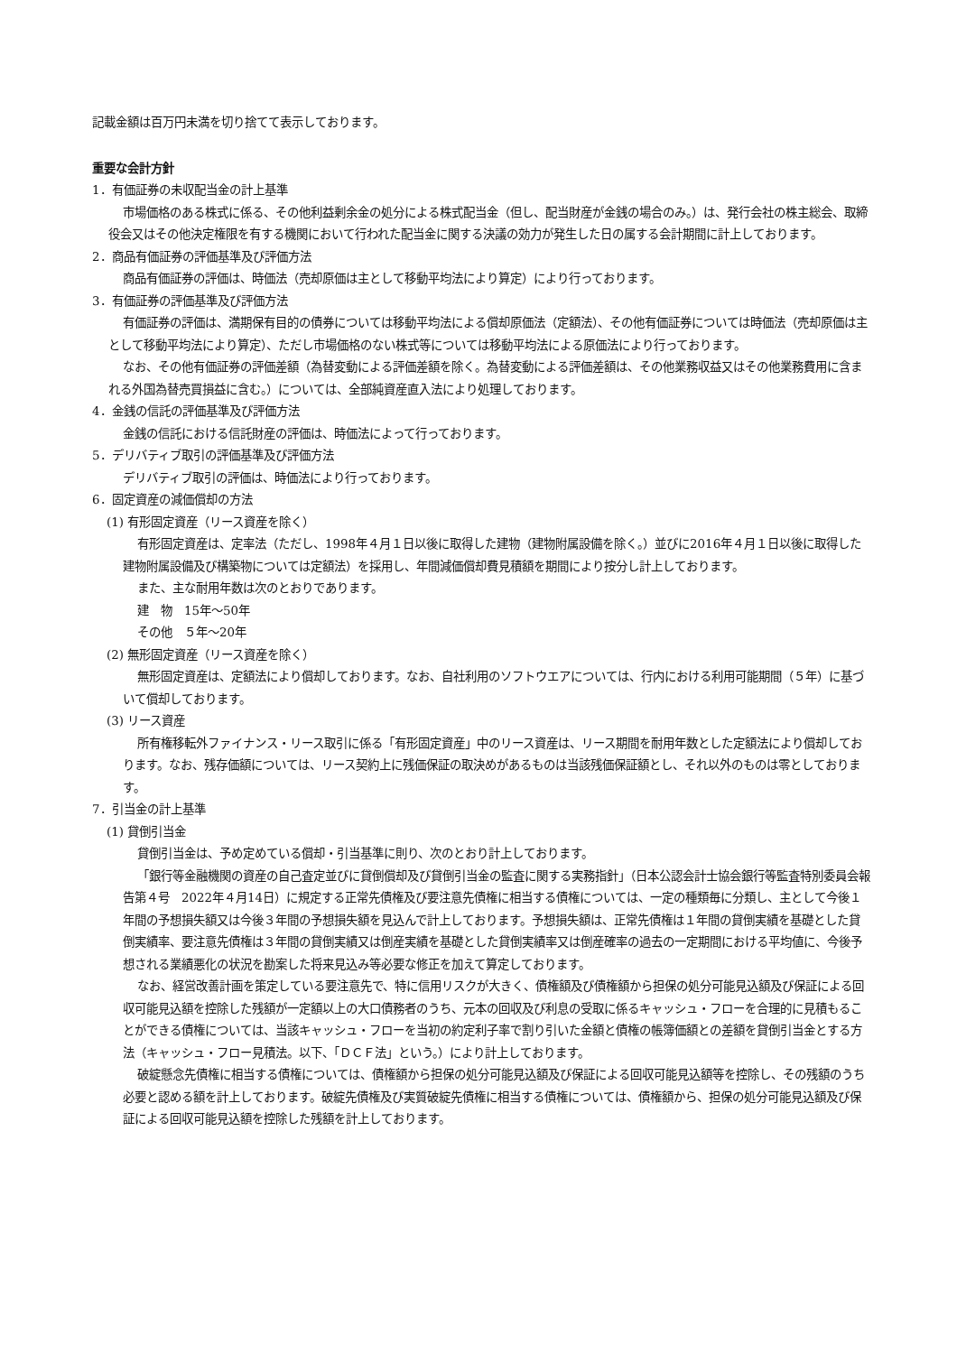記載金額は百万円未満を切り捨てて表示しております。
重要な会計方針
1．有価証券の未収配当金の計上基準
市場価格のある株式に係る、その他利益剰余金の処分による株式配当金（但し、配当財産が金銭の場合のみ。）は、発行会社の株主総会、取締役会又はその他決定権限を有する機関において行われた配当金に関する決議の効力が発生した日の属する会計期間に計上しております。
2．商品有価証券の評価基準及び評価方法
商品有価証券の評価は、時価法（売却原価は主として移動平均法により算定）により行っております。
3．有価証券の評価基準及び評価方法
有価証券の評価は、満期保有目的の債券については移動平均法による償却原価法（定額法）、その他有価証券については時価法（売却原価は主として移動平均法により算定）、ただし市場価格のない株式等については移動平均法による原価法により行っております。
なお、その他有価証券の評価差額（為替変動による評価差額を除く。為替変動による評価差額は、その他業務収益又はその他業務費用に含まれる外国為替売買損益に含む。）については、全部純資産直入法により処理しております。
4．金銭の信託の評価基準及び評価方法
金銭の信託における信託財産の評価は、時価法によって行っております。
5．デリバティブ取引の評価基準及び評価方法
デリバティブ取引の評価は、時価法により行っております。
6．固定資産の減価償却の方法
(1) 有形固定資産（リース資産を除く）
有形固定資産は、定率法（ただし、1998年４月１日以後に取得した建物（建物附属設備を除く。）並びに2016年４月１日以後に取得した建物附属設備及び構築物については定額法）を採用し、年間減価償却費見積額を期間により按分し計上しております。
また、主な耐用年数は次のとおりであります。
建　物　15年～50年
その他　５年～20年
(2) 無形固定資産（リース資産を除く）
無形固定資産は、定額法により償却しております。なお、自社利用のソフトウエアについては、行内における利用可能期間（５年）に基づいて償却しております。
(3) リース資産
所有権移転外ファイナンス・リース取引に係る「有形固定資産」中のリース資産は、リース期間を耐用年数とした定額法により償却しております。なお、残存価額については、リース契約上に残価保証の取決めがあるものは当該残価保証額とし、それ以外のものは零としております。
7．引当金の計上基準
(1) 貸倒引当金
貸倒引当金は、予め定めている償却・引当基準に則り、次のとおり計上しております。
「銀行等金融機関の資産の自己査定並びに貸倒償却及び貸倒引当金の監査に関する実務指針」（日本公認会計士協会銀行等監査特別委員会報告第４号　2022年４月14日）に規定する正常先債権及び要注意先債権に相当する債権については、一定の種類毎に分類し、主として今後１年間の予想損失額又は今後３年間の予想損失額を見込んで計上しております。予想損失額は、正常先債権は１年間の貸倒実績を基礎とした貸倒実績率、要注意先債権は３年間の貸倒実績又は倒産実績を基礎とした貸倒実績率又は倒産確率の過去の一定期間における平均値に、今後予想される業績悪化の状況を勘案した将来見込み等必要な修正を加えて算定しております。
なお、経営改善計画を策定している要注意先で、特に信用リスクが大きく、債権額及び債権額から担保の処分可能見込額及び保証による回収可能見込額を控除した残額が一定額以上の大口債務者のうち、元本の回収及び利息の受取に係るキャッシュ・フローを合理的に見積もることができる債権については、当該キャッシュ・フローを当初の約定利子率で割り引いた金額と債権の帳簿価額との差額を貸倒引当金とする方法（キャッシュ・フロー見積法。以下、「ＤＣＦ法」という。）により計上しております。
破綻懸念先債権に相当する債権については、債権額から担保の処分可能見込額及び保証による回収可能見込額等を控除し、その残額のうち必要と認める額を計上しております。破綻先債権及び実質破綻先債権に相当する債権については、債権額から、担保の処分可能見込額及び保証による回収可能見込額を控除した残額を計上しております。